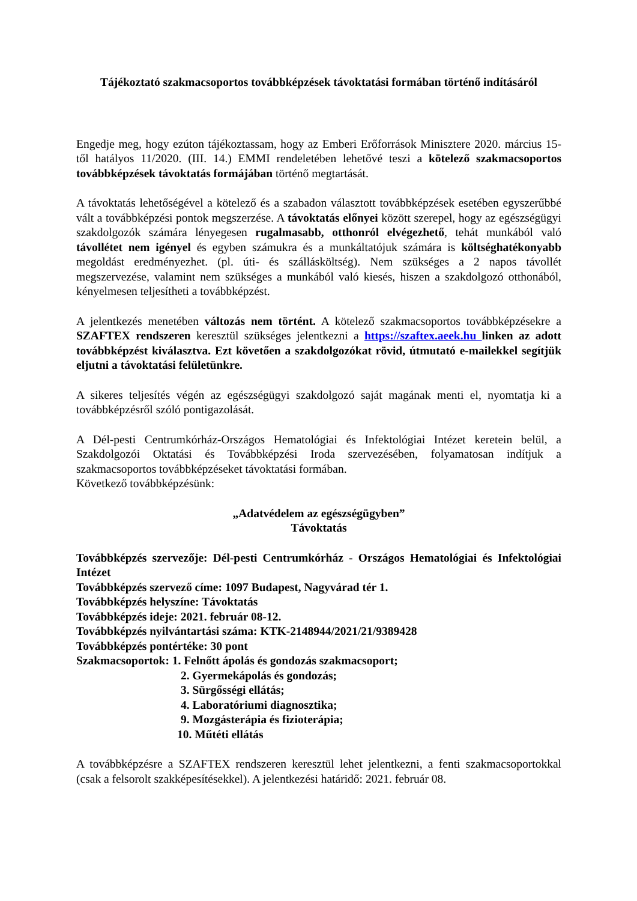Tájékoztató szakmacsoportos továbbképzések távoktatási formában történő indításáról
Engedje meg, hogy ezúton tájékoztassam, hogy az Emberi Erőforrások Minisztere 2020. március 15-től hatályos 11/2020. (III. 14.) EMMI rendeletében lehetővé teszi a kötelező szakmacsoportos továbbképzések távoktatás formájában történő megtartását.
A távoktatás lehetőségével a kötelező és a szabadon választott továbbképzések esetében egyszerűbbé vált a továbbképzési pontok megszerzése. A távoktatás előnyei között szerepel, hogy az egészségügyi szakdolgozók számára lényegesen rugalmasabb, otthonról elvégezhető, tehát munkából való távollétet nem igényel és egyben számukra és a munkáltatójuk számára is költséghatékonyabb megoldást eredményezhet. (pl. úti- és szállásköltség). Nem szükséges a 2 napos távollét megszervezése, valamint nem szükséges a munkából való kiesés, hiszen a szakdolgozó otthonából, kényelmesen teljesítheti a továbbképzést.
A jelentkezés menetében változás nem történt. A kötelező szakmacsoportos továbbképzésekre a SZAFTEX rendszeren keresztül szükséges jelentkezni a https://szaftex.aeek.hu linken az adott továbbképzést kiválasztva. Ezt követően a szakdolgozókat rövid, útmutató e-mailekkel segítjük eljutni a távoktatási felületünkre.
A sikeres teljesítés végén az egészségügyi szakdolgozó saját magának menti el, nyomtatja ki a továbbképzésről szóló pontigazolását.
A Dél-pesti Centrumkórház-Országos Hematológiai és Infektológiai Intézet keretein belül, a Szakdolgozói Oktatási és Továbbképzési Iroda szervezésében, folyamatosan indítjuk a szakmacsoportos továbbképzéseket távoktatási formában.
Következő továbbképzésünk:
„Adatvédelem az egészségügyben”
Távoktatás
Továbbképzés szervezője: Dél-pesti Centrumkórház - Országos Hematológiai és Infektológiai Intézet
Továbbképzés szervező címe: 1097 Budapest, Nagyvárad tér 1.
Továbbképzés helyszíne: Távoktatás
Továbbképzés ideje: 2021. február 08-12.
Továbbképzés nyilvántartási száma: KTK-2148944/2021/21/9389428
Továbbképzés pontértéke: 30 pont
Szakmacsoportok: 1. Felnőtt ápolás és gondozás szakmacsoport;
2. Gyermekápolás és gondozás;
3. Sürgősségi ellátás;
4. Laboratóriumi diagnosztika;
9. Mozgásterápia és fizioterápia;
10. Műtéti ellátás
A továbbképzésre a SZAFTEX rendszeren keresztül lehet jelentkezni, a fenti szakmacsoportokkal (csak a felsorolt szakképesítésekkel). A jelentkezési határidő: 2021. február 08.